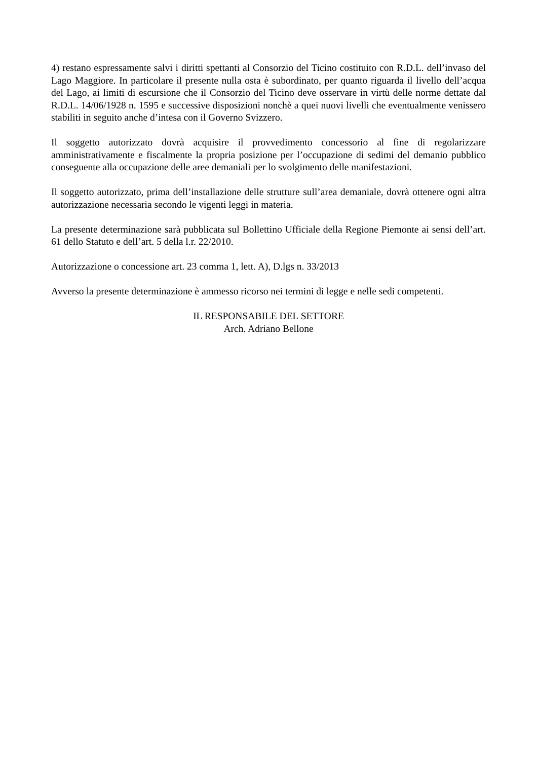4) restano espressamente salvi i diritti spettanti al Consorzio del Ticino costituito con R.D.L. dell’invaso del Lago Maggiore. In particolare il presente nulla osta è subordinato, per quanto riguarda il livello dell’acqua del Lago, ai limiti di escursione che il Consorzio del Ticino deve osservare in virtù delle norme dettate dal R.D.L. 14/06/1928 n. 1595 e successive disposizioni nonchè a quei nuovi livelli che eventualmente venissero stabiliti in seguito anche d’intesa con il Governo Svizzero.
Il soggetto autorizzato dovrà acquisire il provvedimento concessorio al fine di regolarizzare amministrativamente e fiscalmente la propria posizione per l’occupazione di sedimi del demanio pubblico conseguente alla occupazione delle aree demaniali per lo svolgimento delle manifestazioni.
Il soggetto autorizzato, prima dell’installazione delle strutture sull’area demaniale, dovrà ottenere ogni altra autorizzazione necessaria secondo le vigenti leggi in materia.
La presente determinazione sarà pubblicata sul Bollettino Ufficiale della Regione Piemonte ai sensi dell’art. 61 dello Statuto e dell’art. 5 della l.r. 22/2010.
Autorizzazione o concessione art. 23 comma 1, lett. A), D.lgs n. 33/2013
Avverso la presente determinazione è ammesso ricorso nei termini di legge e nelle sedi competenti.
IL RESPONSABILE DEL SETTORE
Arch. Adriano Bellone